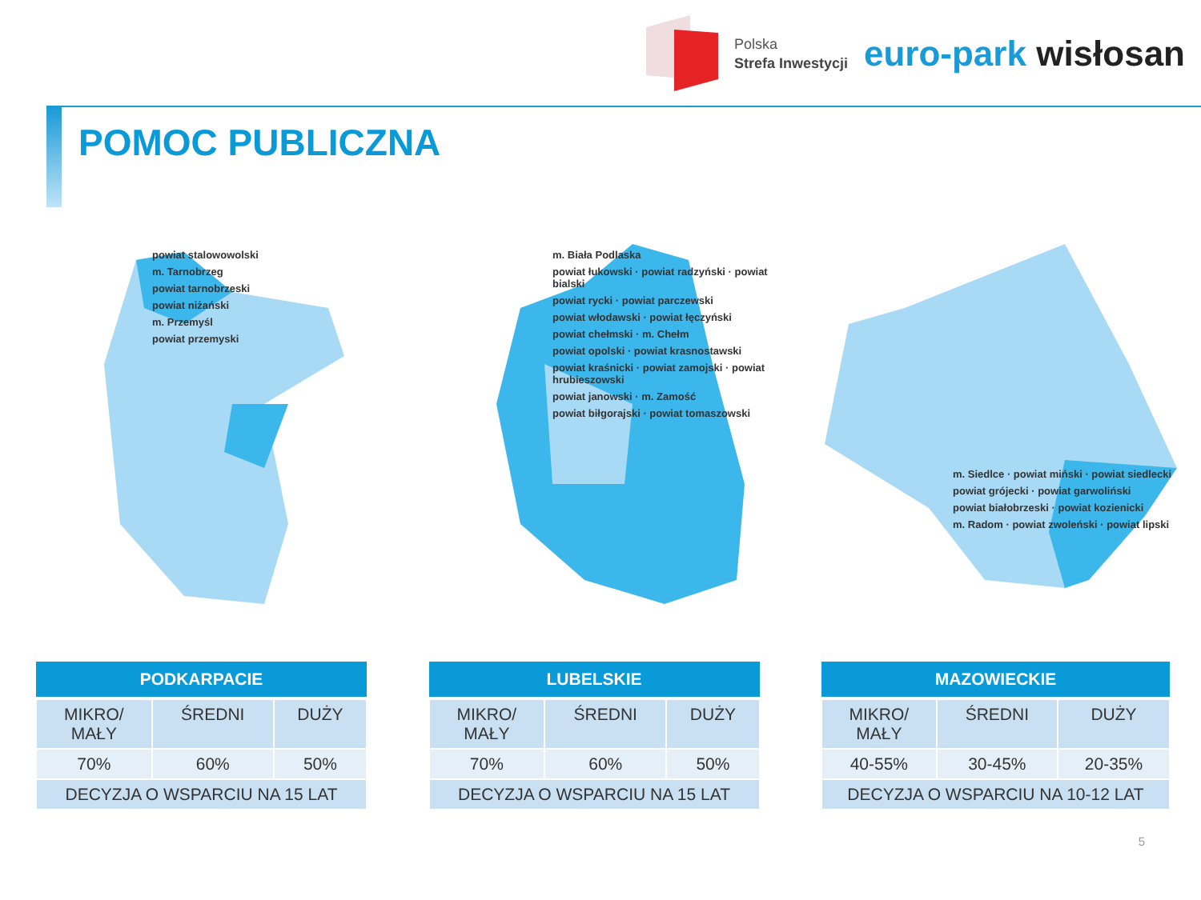Polska
Strefa Inwestycji
euro-park wisłosan
POMOC PUBLICZNA
powiat stalowowolski
m. Tarnobrzeg
powiat tarnobrzeski
powiat niżański
m. Przemyśl
powiat przemyski
m. Biała Podlaska
powiat łukowski · powiat radzyński · powiat bialski
powiat rycki · powiat parczewski
powiat włodawski · powiat łęczyński
powiat chełmski · m. Chełm
powiat opolski · powiat krasnostawski
powiat kraśnicki · powiat zamojski · powiat hrubieszowski
powiat janowski · m. Zamość
powiat biłgorajski · powiat tomaszowski
m. Siedlce · powiat miński · powiat siedlecki
powiat grójecki · powiat garwoliński
powiat białobrzeski · powiat kozienicki
m. Radom · powiat zwoleński · powiat lipski
| PODKARPACIE | | |
| --- | --- | --- |
| MIKRO/ MAŁY | ŚREDNI | DUŻY |
| 70% | 60% | 50% |
| DECYZJA O WSPARCIU NA 15 LAT | | |
| LUBELSKIE | | |
| --- | --- | --- |
| MIKRO/ MAŁY | ŚREDNI | DUŻY |
| 70% | 60% | 50% |
| DECYZJA O WSPARCIU NA 15 LAT | | |
| MAZOWIECKIE | | |
| --- | --- | --- |
| MIKRO/ MAŁY | ŚREDNI | DUŻY |
| 40-55% | 30-45% | 20-35% |
| DECYZJA O WSPARCIU NA 10-12 LAT | | |
5